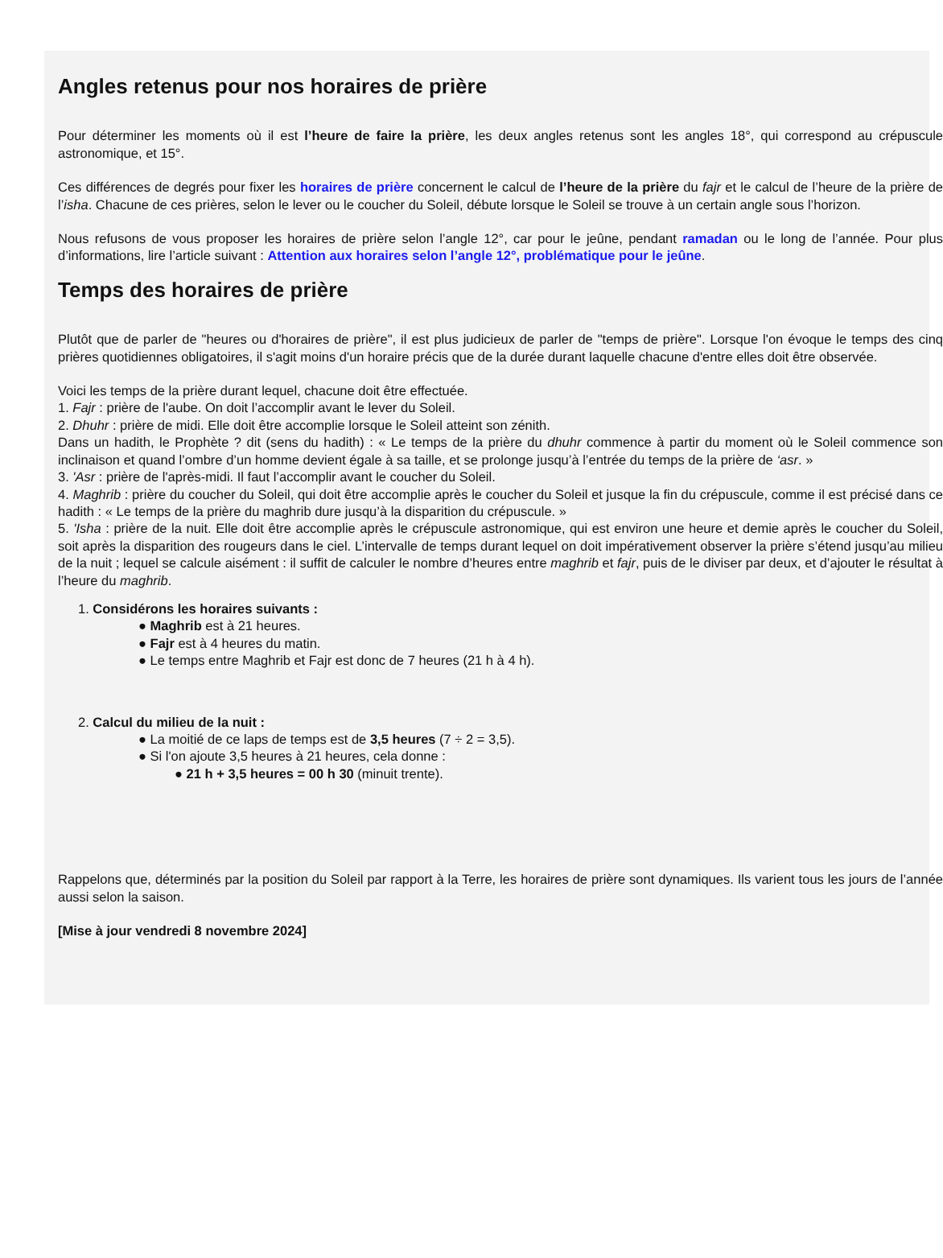Angles retenus pour nos horaires de prière
Pour déterminer les moments où il est l’heure de faire la prière, les deux angles retenus sont les angles 18°, qui correspond au crépuscule astronomique, et 15°.
Ces différences de degrés pour fixer les horaires de prière concernent le calcul de l’heure de la prière du fajr et le calcul de l’heure de la prière de l’isha. Chacune de ces prières, selon le lever ou le coucher du Soleil, débute lorsque le Soleil se trouve à un certain angle sous l’horizon.
Nous refusons de vous proposer les horaires de prière selon l’angle 12°, car pour le jeûne, pendant ramadan ou le long de l’année. Pour plus d’informations, lire l’article suivant : Attention aux horaires selon l’angle 12°, problématique pour le jeûne.
Temps des horaires de prière
Plutôt que de parler de "heures ou d'horaires de prière", il est plus judicieux de parler de "temps de prière". Lorsque l'on évoque le temps des cinq prières quotidiennes obligatoires, il s'agit moins d'un horaire précis que de la durée durant laquelle chacune d'entre elles doit être observée.
Voici les temps de la prière durant lequel, chacune doit être effectuée.
1. Fajr : prière de l'aube. On doit l’accomplir avant le lever du Soleil.
2. Dhuhr : prière de midi. Elle doit être accomplie lorsque le Soleil atteint son zénith.
Dans un hadith, le Prophète ? dit (sens du hadith) : « Le temps de la prière du dhuhr commence à partir du moment où le Soleil commence son inclinaison et quand l’ombre d’un homme devient égale à sa taille, et se prolonge jusqu’à l’entrée du temps de la prière de ‘asr. »
3. 'Asr : prière de l'après-midi. Il faut l’accomplir avant le coucher du Soleil.
4. Maghrib : prière du coucher du Soleil, qui doit être accomplie après le coucher du Soleil et jusque la fin du crépuscule, comme il est précisé dans ce hadith : « Le temps de la prière du maghrib dure jusqu’à la disparition du crépuscule. »
5. 'Isha : prière de la nuit. Elle doit être accomplie après le crépuscule astronomique, qui est environ une heure et demie après le coucher du Soleil, soit après la disparition des rougeurs dans le ciel. L’intervalle de temps durant lequel on doit impérativement observer la prière s’étend jusqu’au milieu de la nuit ; lequel se calcule aisément : il suffit de calculer le nombre d’heures entre maghrib et fajr, puis de le diviser par deux, et d’ajouter le résultat à l’heure du maghrib.
1. Considérons les horaires suivants :
● Maghrib est à 21 heures.
● Fajr est à 4 heures du matin.
● Le temps entre Maghrib et Fajr est donc de 7 heures (21 h à 4 h).
2. Calcul du milieu de la nuit :
● La moitié de ce laps de temps est de 3,5 heures (7 ÷ 2 = 3,5).
● Si l'on ajoute 3,5 heures à 21 heures, cela donne :
● 21 h + 3,5 heures = 00 h 30 (minuit trente).
Rappelons que, déterminés par la position du Soleil par rapport à la Terre, les horaires de prière sont dynamiques. Ils varient tous les jours de l’année aussi selon la saison.
[Mise à jour vendredi 8 novembre 2024]